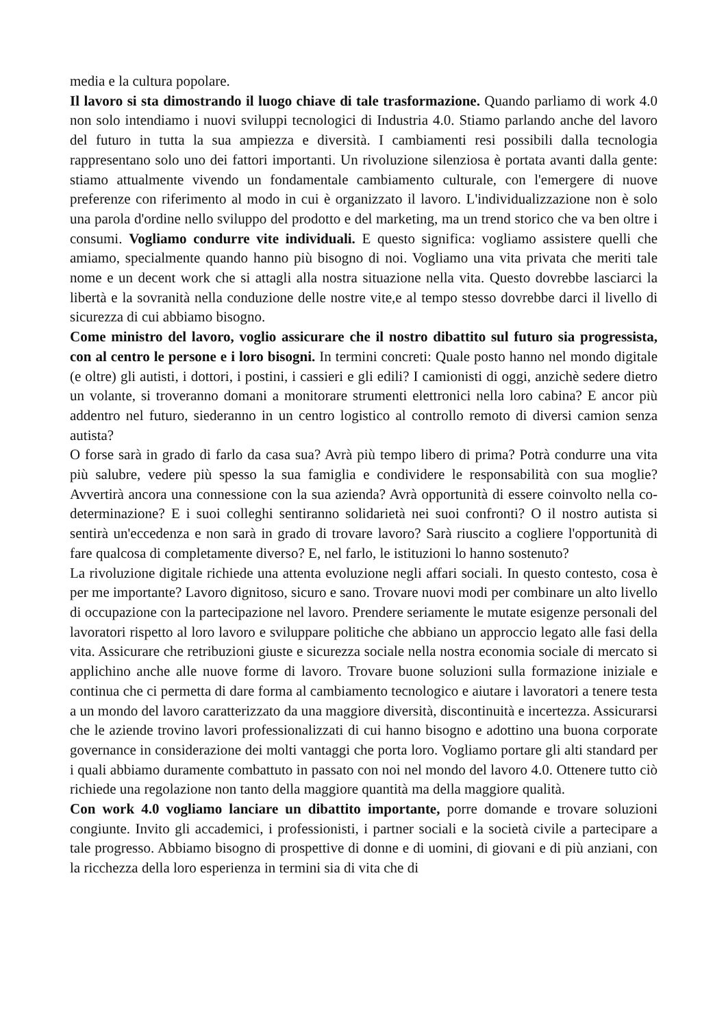media e la cultura popolare.
Il lavoro si sta dimostrando il luogo chiave di tale trasformazione. Quando parliamo di work 4.0 non solo intendiamo i nuovi sviluppi tecnologici di Industria 4.0. Stiamo parlando anche del lavoro del futuro in tutta la sua ampiezza e diversità. I cambiamenti resi possibili dalla tecnologia rappresentano solo uno dei fattori importanti. Un rivoluzione silenziosa è portata avanti dalla gente: stiamo attualmente vivendo un fondamentale cambiamento culturale, con l'emergere di nuove preferenze con riferimento al modo in cui è organizzato il lavoro. L'individualizzazione non è solo una parola d'ordine nello sviluppo del prodotto e del marketing, ma un trend storico che va ben oltre i consumi. Vogliamo condurre vite individuali. E questo significa: vogliamo assistere quelli che amiamo, specialmente quando hanno più bisogno di noi. Vogliamo una vita privata che meriti tale nome e un decent work che si attagli alla nostra situazione nella vita. Questo dovrebbe lasciarci la libertà e la sovranità nella conduzione delle nostre vite,e al tempo stesso dovrebbe darci il livello di sicurezza di cui abbiamo bisogno.
Come ministro del lavoro, voglio assicurare che il nostro dibattito sul futuro sia progressista, con al centro le persone e i loro bisogni. In termini concreti: Quale posto hanno nel mondo digitale (e oltre) gli autisti, i dottori, i postini, i cassieri e gli edili? I camionisti di oggi, anzichè sedere dietro un volante, si troveranno domani a monitorare strumenti elettronici nella loro cabina? E ancor più addentro nel futuro, siederanno in un centro logistico al controllo remoto di diversi camion senza autista?
O forse sarà in grado di farlo da casa sua? Avrà più tempo libero di prima? Potrà condurre una vita più salubre, vedere più spesso la sua famiglia e condividere le responsabilità con sua moglie? Avvertirà ancora una connessione con la sua azienda? Avrà opportunità di essere coinvolto nella co-determinazione? E i suoi colleghi sentiranno solidarietà nei suoi confronti? O il nostro autista si sentirà un'eccedenza e non sarà in grado di trovare lavoro? Sarà riuscito a cogliere l'opportunità di fare qualcosa di completamente diverso? E, nel farlo, le istituzioni lo hanno sostenuto?
La rivoluzione digitale richiede una attenta evoluzione negli affari sociali. In questo contesto, cosa è per me importante? Lavoro dignitoso, sicuro e sano. Trovare nuovi modi per combinare un alto livello di occupazione con la partecipazione nel lavoro. Prendere seriamente le mutate esigenze personali del lavoratori rispetto al loro lavoro e sviluppare politiche che abbiano un approccio legato alle fasi della vita. Assicurare che retribuzioni giuste e sicurezza sociale nella nostra economia sociale di mercato si applichino anche alle nuove forme di lavoro. Trovare buone soluzioni sulla formazione iniziale e continua che ci permetta di dare forma al cambiamento tecnologico e aiutare i lavoratori a tenere testa a un mondo del lavoro caratterizzato da una maggiore diversità, discontinuità e incertezza. Assicurarsi che le aziende trovino lavori professionalizzati di cui hanno bisogno e adottino una buona corporate governance in considerazione dei molti vantaggi che porta loro. Vogliamo portare gli alti standard per i quali abbiamo duramente combattuto in passato con noi nel mondo del lavoro 4.0. Ottenere tutto ciò richiede una regolazione non tanto della maggiore quantità ma della maggiore qualità.
Con work 4.0 vogliamo lanciare un dibattito importante, porre domande e trovare soluzioni congiunte. Invito gli accademici, i professionisti, i partner sociali e la società civile a partecipare a tale progresso. Abbiamo bisogno di prospettive di donne e di uomini, di giovani e di più anziani, con la ricchezza della loro esperienza in termini sia di vita che di